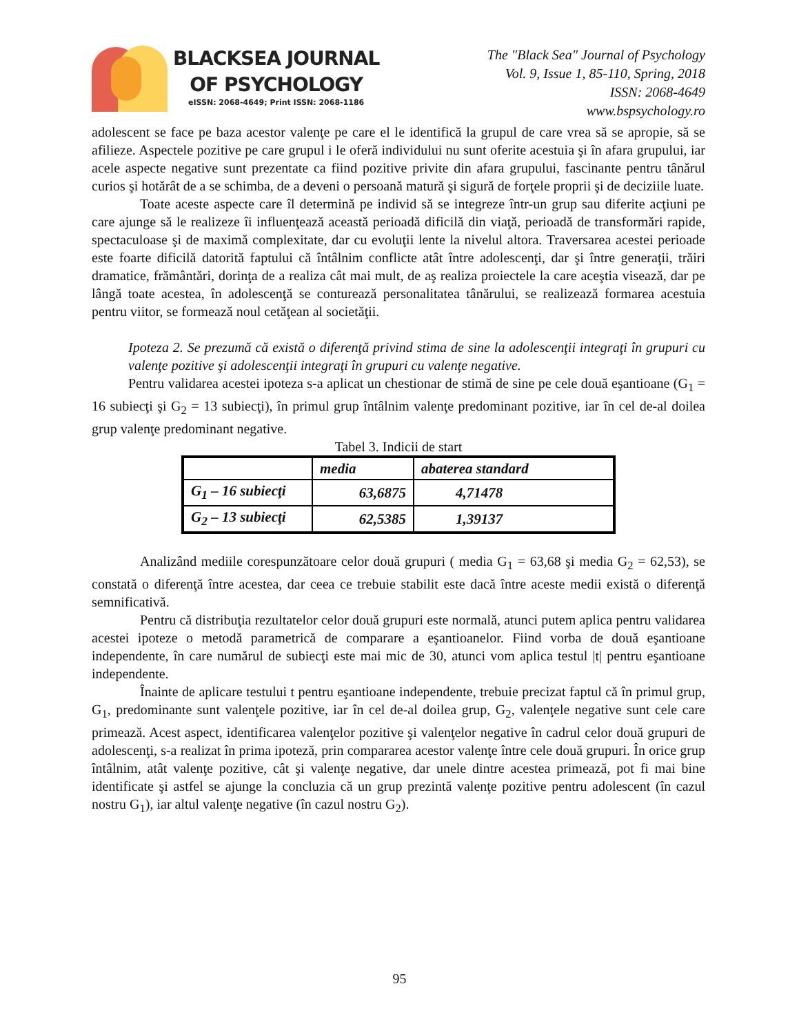BLACKSEA JOURNAL
OF PSYCHOLOGY
eISSN: 2068-4649; Print ISSN: 2068-1186
The "Black Sea" Journal of Psychology
Vol. 9, Issue 1, 85-110, Spring, 2018
ISSN: 2068-4649
www.bspsychology.ro
adolescent se face pe baza acestor valenţe pe care el le identifică la grupul de care vrea să se apropie, să se afilieze. Aspectele pozitive pe care grupul i le oferă individului nu sunt oferite acestuia şi în afara grupului, iar acele aspecte negative sunt prezentate ca fiind pozitive privite din afara grupului, fascinante pentru tânărul curios şi hotărât de a se schimba, de a deveni o persoană matură şi sigură de forţele proprii şi de deciziile luate.
Toate aceste aspecte care îl determină pe individ să se integreze într-un grup sau diferite acţiuni pe care ajunge să le realizeze îi influenţează această perioadă dificilă din viaţă, perioadă de transformări rapide, spectaculoase şi de maximă complexitate, dar cu evoluţii lente la nivelul altora. Traversarea acestei perioade este foarte dificilă datorită faptului că întâlnim conflicte atât între adolescenţi, dar şi între generaţii, trăiri dramatice, frământări, dorinţa de a realiza cât mai mult, de aş realiza proiectele la care aceştia visează, dar pe lângă toate acestea, în adolescenţă se conturează personalitatea tânărului, se realizează formarea acestuia pentru viitor, se formează noul cetăţean al societăţii.
Ipoteza 2. Se prezumă că există o diferenţă privind stima de sine la adolescenţii integraţi în grupuri cu valenţe pozitive şi adolescenţii integraţi în grupuri cu valenţe negative.
Pentru validarea acestei ipoteza s-a aplicat un chestionar de stimă de sine pe cele două eşantioane (G<sub>1</sub> = 16 subiecţi şi G<sub>2</sub> = 13 subiecţi), în primul grup întâlnim valenţe predominant pozitive, iar în cel de-al doilea grup valenţe predominant negative.
Tabel 3. Indicii de start
| | media | abaterea standard |
| --- | --- | --- |
| G<sub>1</sub> – 16 subiecţi | 63,6875 | 4,71478 |
| G<sub>2</sub> – 13 subiecţi | 62,5385 | 1,39137 |
Analizând mediile corespunzătoare celor două grupuri ( media G<sub>1</sub> = 63,68 şi media G<sub>2</sub> = 62,53), se constată o diferenţă între acestea, dar ceea ce trebuie stabilit este dacă între aceste medii există o diferenţă semnificativă.
Pentru că distribuţia rezultatelor celor două grupuri este normală, atunci putem aplica pentru validarea acestei ipoteze o metodă parametrică de comparare a eşantioanelor. Fiind vorba de două eşantioane independente, în care numărul de subiecţi este mai mic de 30, atunci vom aplica testul |t| pentru eşantioane independente.
Înainte de aplicare testului t pentru eşantioane independente, trebuie precizat faptul că în primul grup, G<sub>1</sub>, predominante sunt valenţele pozitive, iar în cel de-al doilea grup, G<sub>2</sub>, valenţele negative sunt cele care primează. Acest aspect, identificarea valenţelor pozitive şi valenţelor negative în cadrul celor două grupuri de adolescenţi, s-a realizat în prima ipoteză, prin compararea acestor valenţe între cele două grupuri. În orice grup întâlnim, atât valenţe pozitive, cât şi valenţe negative, dar unele dintre acestea primează, pot fi mai bine identificate şi astfel se ajunge la concluzia că un grup prezintă valenţe pozitive pentru adolescent (în cazul nostru G<sub>1</sub>), iar altul valenţe negative (în cazul nostru G<sub>2</sub>).
95